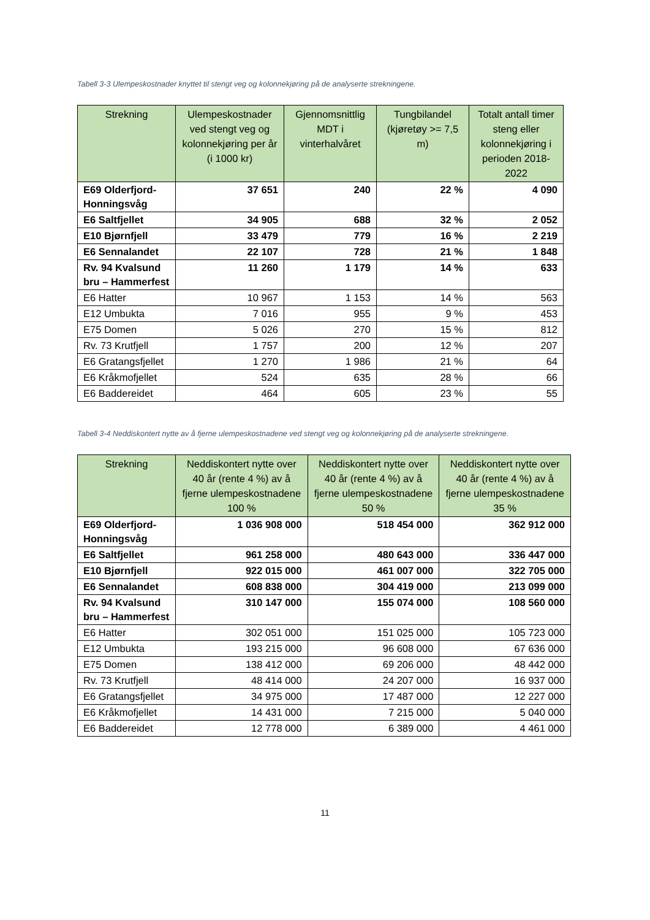Tabell 3-3 Ulempeskostnader knyttet til stengt veg og kolonnekjøring på de analyserte strekningene.
| Strekning | Ulempeskostnader ved stengt veg og kolonnekjøring per år (i 1000 kr) | Gjennomsnittlig MDT i vinterhalvåret | Tungbilandel (kjøretøy >= 7,5 m) | Totalt antall timer steng eller kolonnekjøring i perioden 2018-2022 |
| --- | --- | --- | --- | --- |
| E69 Olderfjord-Honningsvåg | 37 651 | 240 | 22 % | 4 090 |
| E6 Saltfjellet | 34 905 | 688 | 32 % | 2 052 |
| E10 Bjørnfjell | 33 479 | 779 | 16 % | 2 219 |
| E6 Sennalandet | 22 107 | 728 | 21 % | 1 848 |
| Rv. 94 Kvalsund bru – Hammerfest | 11 260 | 1 179 | 14 % | 633 |
| E6 Hatter | 10 967 | 1 153 | 14 % | 563 |
| E12 Umbukta | 7 016 | 955 | 9 % | 453 |
| E75 Domen | 5 026 | 270 | 15 % | 812 |
| Rv. 73 Krutfjell | 1 757 | 200 | 12 % | 207 |
| E6 Gratangsfjellet | 1 270 | 1 986 | 21 % | 64 |
| E6 Kråkmofjellet | 524 | 635 | 28 % | 66 |
| E6 Baddereidet | 464 | 605 | 23 % | 55 |
Tabell 3-4 Neddiskontert nytte av å fjerne ulempeskostnadene ved stengt veg og kolonnekjøring på de analyserte strekningene.
| Strekning | Neddiskontert nytte over 40 år (rente 4 %) av å fjerne ulempeskostnadene 100 % | Neddiskontert nytte over 40 år (rente 4 %) av å fjerne ulempeskostnadene 50 % | Neddiskontert nytte over 40 år (rente 4 %) av å fjerne ulempeskostnadene 35 % |
| --- | --- | --- | --- |
| E69 Olderfjord-Honningsvåg | 1 036 908 000 | 518 454 000 | 362 912 000 |
| E6 Saltfjellet | 961 258 000 | 480 643 000 | 336 447 000 |
| E10 Bjørnfjell | 922 015 000 | 461 007 000 | 322 705 000 |
| E6 Sennalandet | 608 838 000 | 304 419 000 | 213 099 000 |
| Rv. 94 Kvalsund bru – Hammerfest | 310 147 000 | 155 074 000 | 108 560 000 |
| E6 Hatter | 302 051 000 | 151 025 000 | 105 723 000 |
| E12 Umbukta | 193 215 000 | 96 608 000 | 67 636 000 |
| E75 Domen | 138 412 000 | 69 206 000 | 48 442 000 |
| Rv. 73 Krutfjell | 48 414 000 | 24 207 000 | 16 937 000 |
| E6 Gratangsfjellet | 34 975 000 | 17 487 000 | 12 227 000 |
| E6 Kråkmofjellet | 14 431 000 | 7 215 000 | 5 040 000 |
| E6 Baddereidet | 12 778 000 | 6 389 000 | 4 461 000 |
11